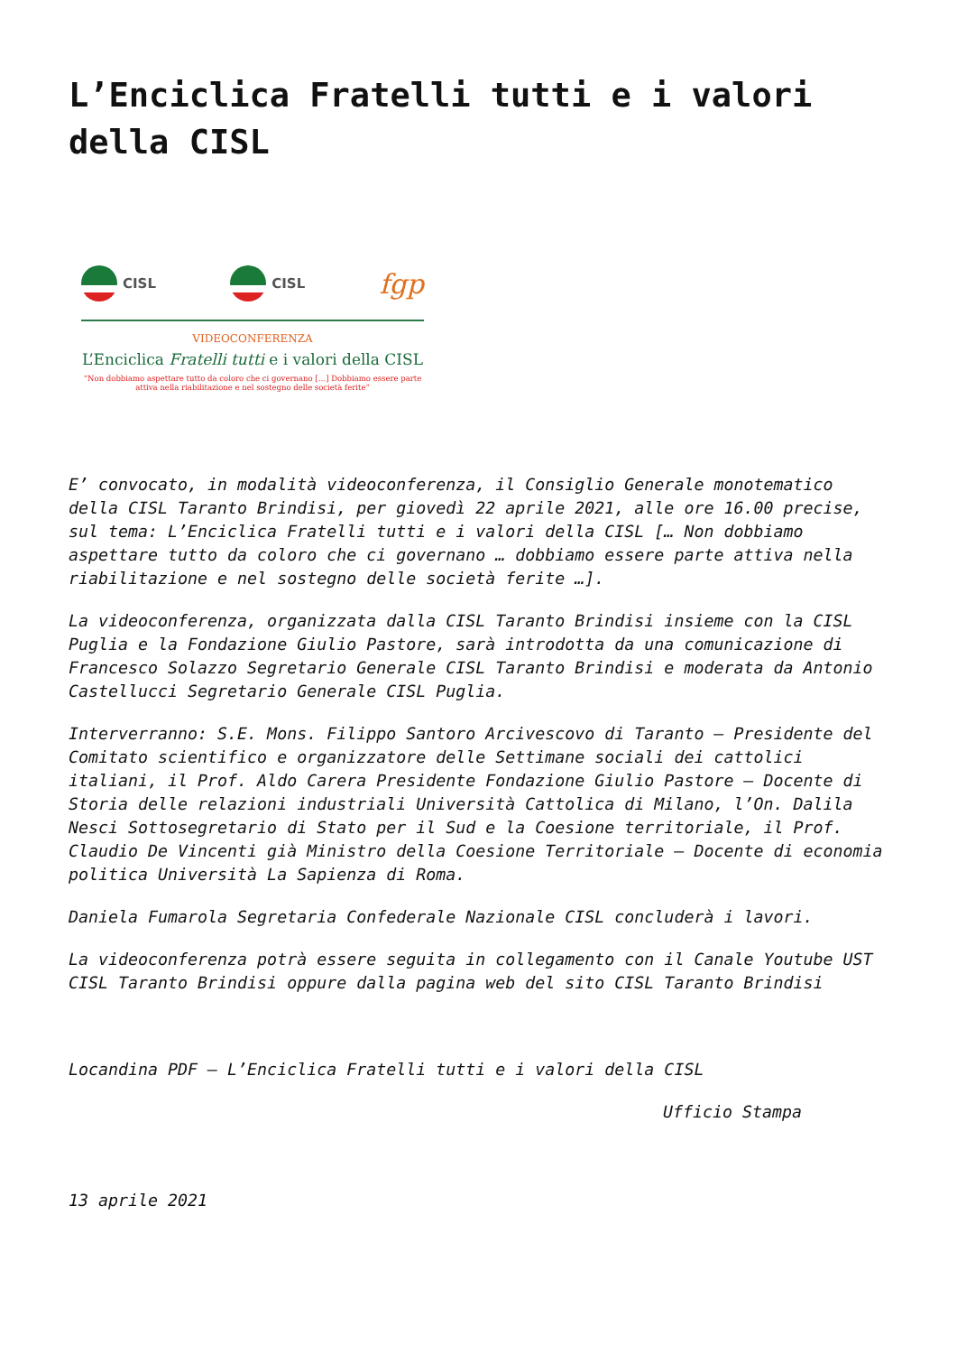L’Enciclica Fratelli tutti e i valori della CISL
CISL CISL
fgp
VIDEOCONFERENZA
L’Enciclica Fratelli tutti e i valori della CISL
“Non dobbiamo aspettare tutto da coloro che ci governano […] Dobbiamo essere parte attiva nella riabilitazione e nel sostegno delle società ferite”
E’ convocato, in modalità videoconferenza, il Consiglio Generale monotematico della CISL Taranto Brindisi, per giovedì 22 aprile 2021, alle ore 16.00 precise, sul tema: L’Enciclica Fratelli tutti e i valori della CISL [… Non dobbiamo aspettare tutto da coloro che ci governano … dobbiamo essere parte attiva nella riabilitazione e nel sostegno delle società ferite …].
La videoconferenza, organizzata dalla CISL Taranto Brindisi insieme con la CISL Puglia e la Fondazione Giulio Pastore, sarà introdotta da una comunicazione di Francesco Solazzo Segretario Generale CISL Taranto Brindisi e moderata da Antonio Castellucci Segretario Generale CISL Puglia.
Interverranno: S.E. Mons. Filippo Santoro Arcivescovo di Taranto – Presidente del Comitato scientifico e organizzatore delle Settimane sociali dei cattolici italiani, il Prof. Aldo Carera Presidente Fondazione Giulio Pastore – Docente di Storia delle relazioni industriali Università Cattolica di Milano, l’On. Dalila Nesci Sottosegretario di Stato per il Sud e la Coesione territoriale, il Prof. Claudio De Vincenti già Ministro della Coesione Territoriale – Docente di economia politica Università La Sapienza di Roma.
Daniela Fumarola Segretaria Confederale Nazionale CISL concluderà i lavori.
La videoconferenza potrà essere seguita in collegamento con il Canale Youtube UST CISL Taranto Brindisi oppure dalla pagina web del sito CISL Taranto Brindisi
Locandina PDF – L’Enciclica Fratelli tutti e i valori della CISL
Ufficio Stampa
13 aprile 2021